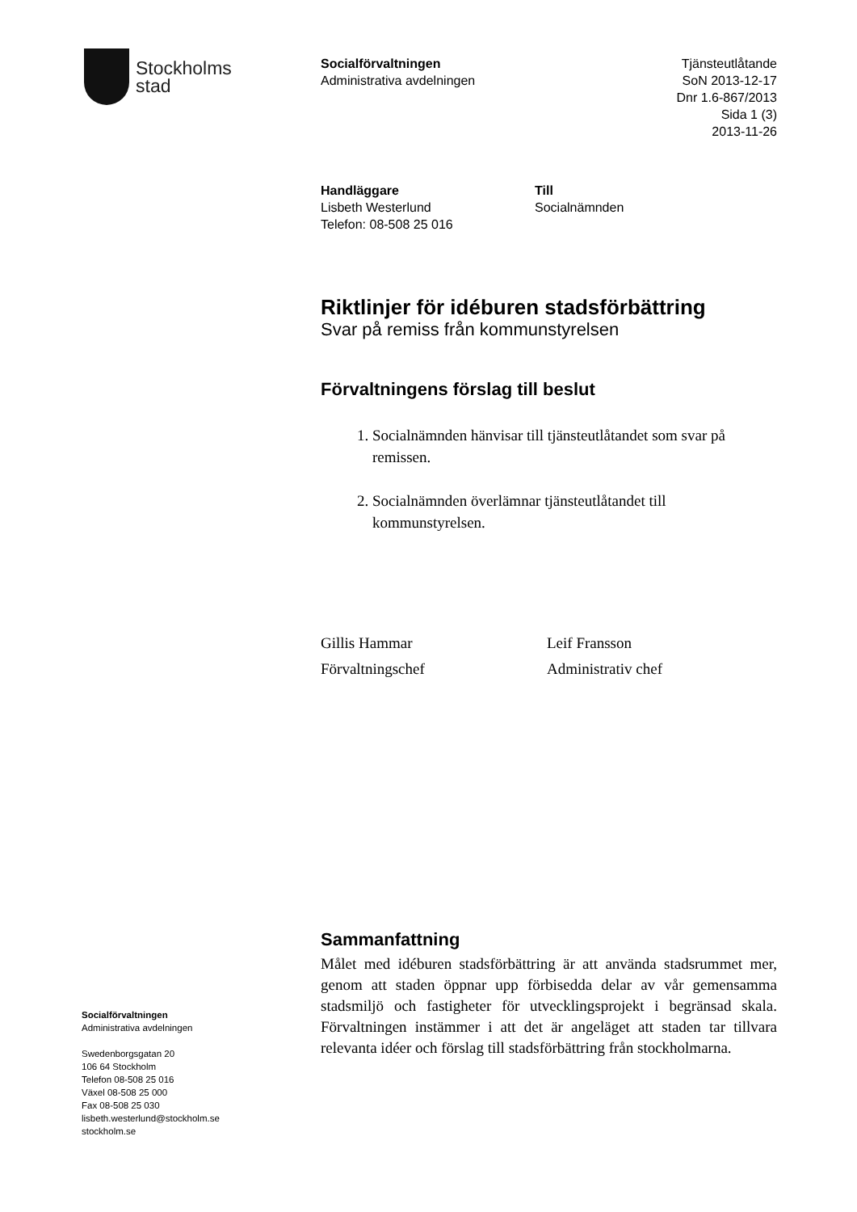Stockholms
stad
Socialförvaltningen
Administrativa avdelningen
Tjänsteutlåtande
SoN 2013-12-17
Dnr 1.6-867/2013
Sida 1 (3)
2013-11-26
Handläggare
Lisbeth Westerlund
Telefon: 08-508 25 016
Till
Socialnämnden
Riktlinjer för idéburen stadsförbättring
Svar på remiss från kommunstyrelsen
Förvaltningens förslag till beslut
1. Socialnämnden hänvisar till tjänsteutlåtandet som svar på remissen.
2. Socialnämnden överlämnar tjänsteutlåtandet till kommunstyrelsen.
Gillis Hammar
Förvaltningschef
Leif Fransson
Administrativ chef
Sammanfattning
Målet med idéburen stadsförbättring är att använda stadsrummet mer, genom att staden öppnar upp förbisedda delar av vår gemensamma stadsmiljö och fastigheter för utvecklingsprojekt i begränsad skala. Förvaltningen instämmer i att det är angeläget att staden tar tillvara relevanta idéer och förslag till stadsförbättring från stockholmarna.
Socialförvaltningen
Administrativa avdelningen
Swedenborgsgatan 20
106 64 Stockholm
Telefon 08-508 25 016
Växel 08-508 25 000
Fax 08-508 25 030
lisbeth.westerlund@stockholm.se
stockholm.se